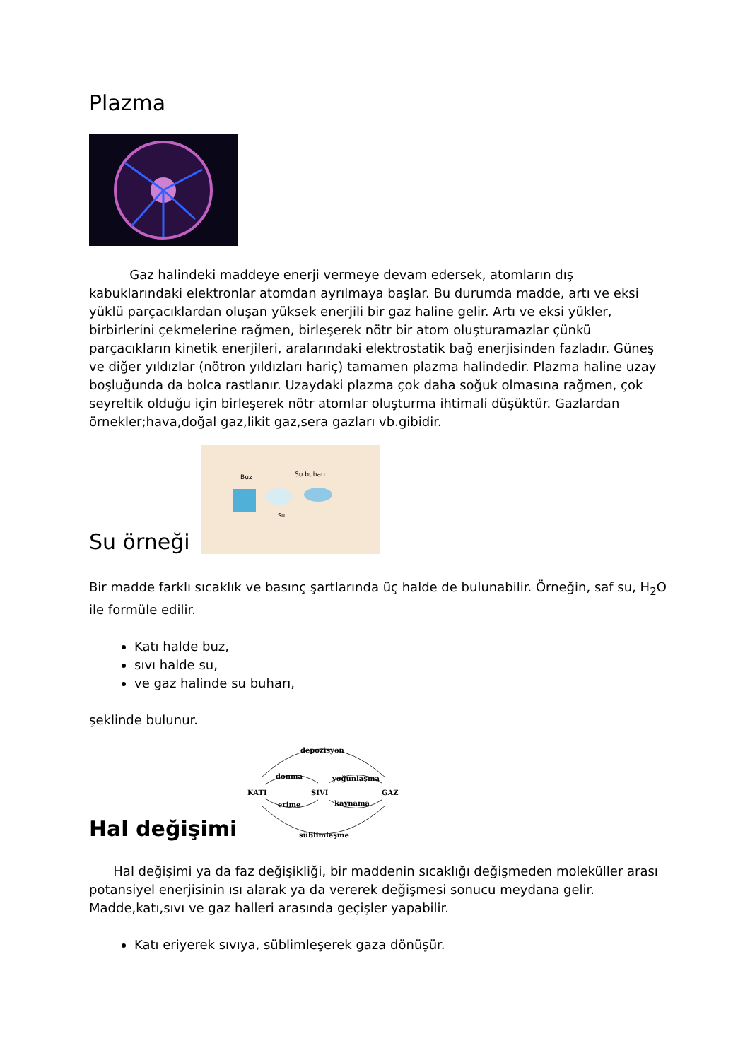Plazma
Gaz halindeki maddeye enerji vermeye devam edersek, atomların dış kabuklarındaki elektronlar atomdan ayrılmaya başlar. Bu durumda madde, artı ve eksi yüklü parçacıklardan oluşan yüksek enerjili bir gaz haline gelir. Artı ve eksi yükler, birbirlerini çekmelerine rağmen, birleşerek nötr bir atom oluşturamazlar çünkü parçacıkların kinetik enerjileri, aralarındaki elektrostatik bağ enerjisinden fazladır. Güneş ve diğer yıldızlar (nötron yıldızları hariç) tamamen plazma halindedir. Plazma haline uzay boşluğunda da bolca rastlanır. Uzaydaki plazma çok daha soğuk olmasına rağmen, çok seyreltik olduğu için birleşerek nötr atomlar oluşturma ihtimali düşüktür. Gazlardan örnekler;hava,doğal gaz,likit gaz,sera gazları vb.gibidir.
Su örneği
Buz
Su buharı
Su
Bir madde farklı sıcaklık ve basınç şartlarında üç halde de bulunabilir. Örneğin, saf su, H<sub>2</sub>O ile formüle edilir.
Katı halde buz,
sıvı halde su,
ve gaz halinde su buharı,
şeklinde bulunur.
Hal değişimi
depozisyon
donma
yoğunlaşma
KATI
SIVI
GAZ
erime
kaynama
süblimleşme
Hal değişimi ya da faz değişikliği, bir maddenin sıcaklığı değişmeden moleküller arası potansiyel enerjisinin ısı alarak ya da vererek değişmesi sonucu meydana gelir. Madde,katı,sıvı ve gaz halleri arasında geçişler yapabilir.
Katı eriyerek sıvıya, süblimleşerek gaza dönüşür.